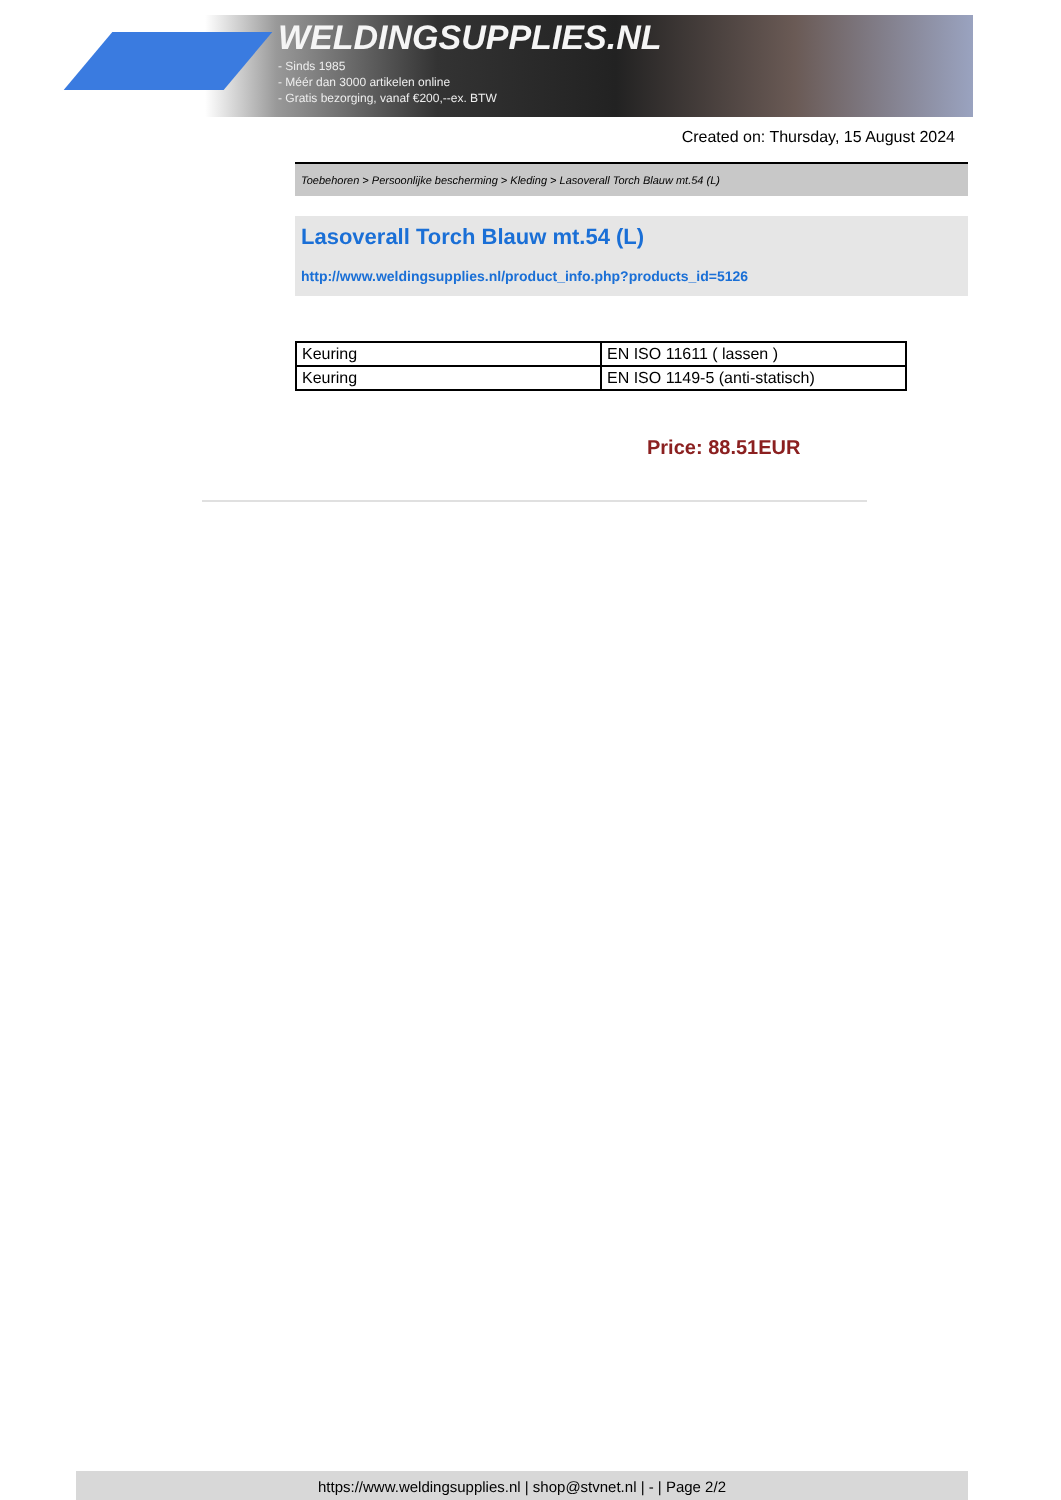WELDINGSUPPLIES.NL
- Sinds 1985
- Méér dan 3000 artikelen online
- Gratis bezorging, vanaf €200,--ex. BTW
Created on: Thursday, 15 August 2024
Toebehoren > Persoonlijke bescherming > Kleding > Lasoverall Torch Blauw mt.54 (L)
Lasoverall Torch Blauw mt.54 (L)
http://www.weldingsupplies.nl/product_info.php?products_id=5126
| Keuring | EN ISO 11611 ( lassen ) |
| Keuring | EN ISO 1149-5 (anti-statisch) |
Price: 88.51EUR
https://www.weldingsupplies.nl | shop@stvnet.nl | - | Page 2/2